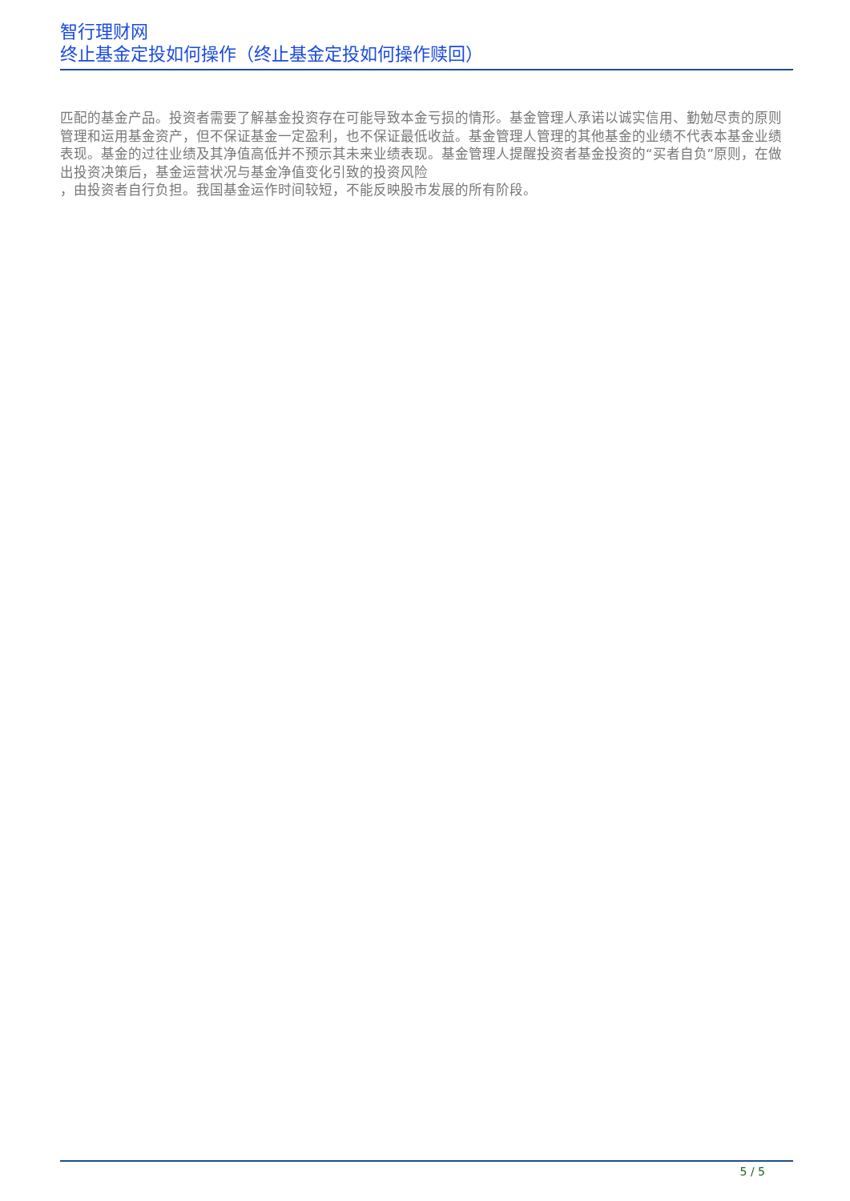智行理财网
终止基金定投如何操作（终止基金定投如何操作赎回）
匹配的基金产品。投资者需要了解基金投资存在可能导致本金亏损的情形。基金管理人承诺以诚实信用、勤勉尽责的原则管理和运用基金资产，但不保证基金一定盈利，也不保证最低收益。基金管理人管理的其他基金的业绩不代表本基金业绩表现。基金的过往业绩及其净值高低并不预示其未来业绩表现。基金管理人提醒投资者基金投资的“买者自负”原则，在做
出投资决策后，基金运营状况与基金净值变化引致的投资风险
，由投资者自行负担。我国基金运作时间较短，不能反映股市发展的所有阶段。
5 / 5